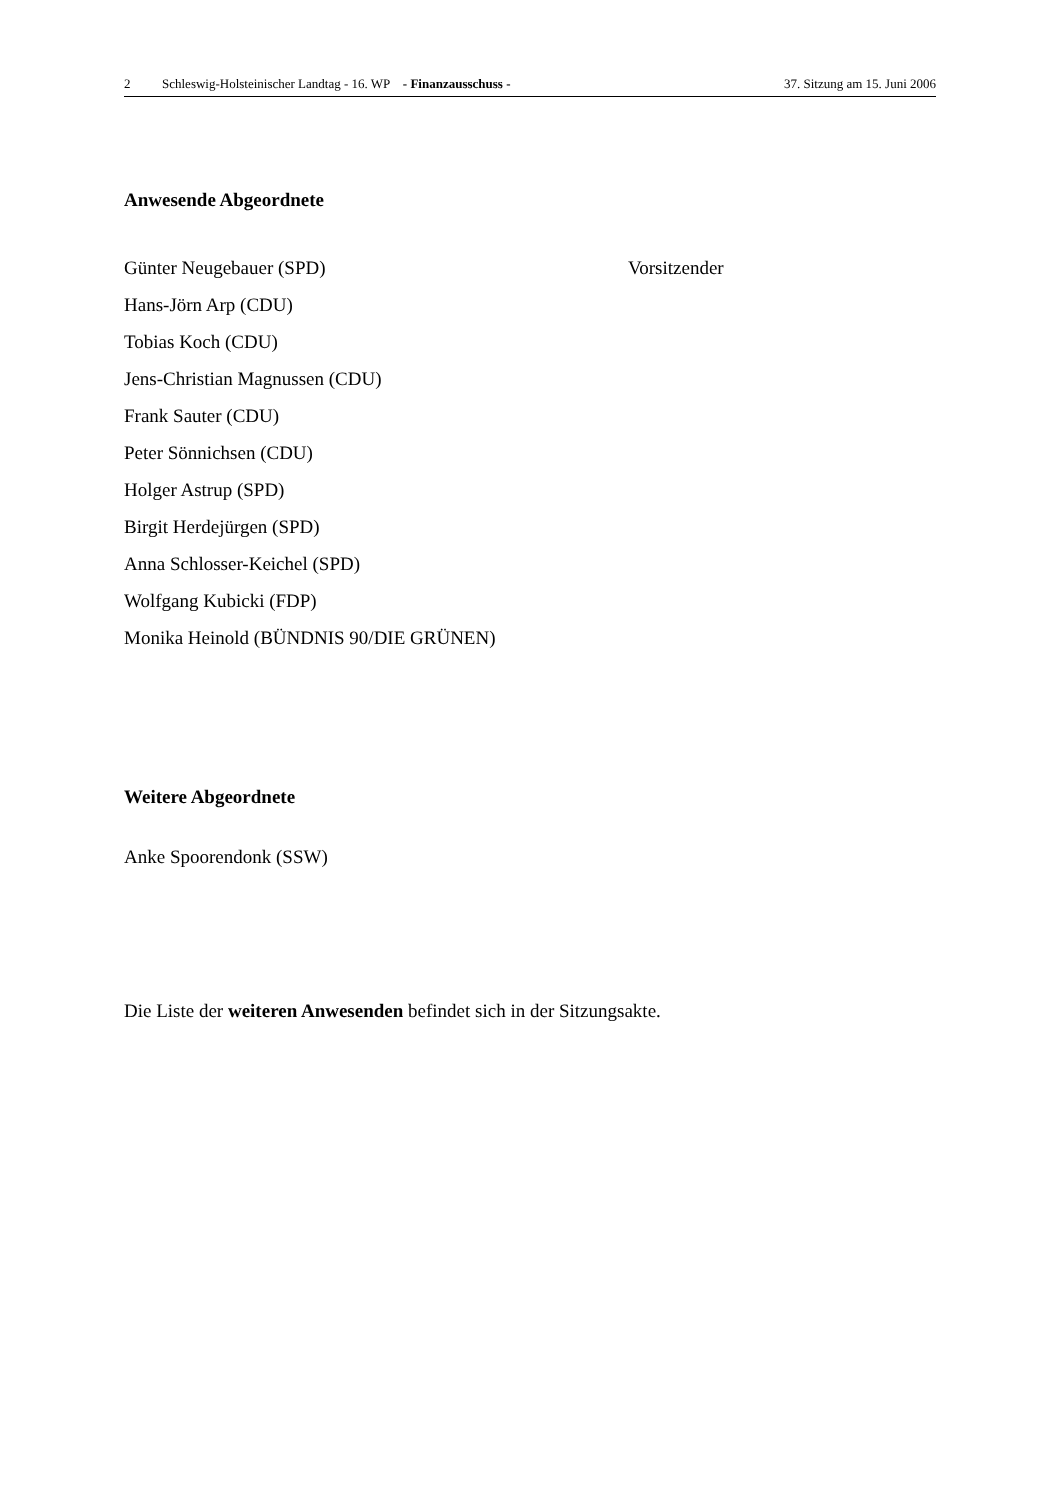2 Schleswig-Holsteinischer Landtag - 16. WP - Finanzausschuss - 37. Sitzung am 15. Juni 2006
Anwesende Abgeordnete
Günter Neugebauer (SPD) Vorsitzender
Hans-Jörn Arp (CDU)
Tobias Koch (CDU)
Jens-Christian Magnussen (CDU)
Frank Sauter (CDU)
Peter Sönnichsen (CDU)
Holger Astrup (SPD)
Birgit Herdejürgen (SPD)
Anna Schlosser-Keichel (SPD)
Wolfgang Kubicki (FDP)
Monika Heinold (BÜNDNIS 90/DIE GRÜNEN)
Weitere Abgeordnete
Anke Spoorendonk (SSW)
Die Liste der weiteren Anwesenden befindet sich in der Sitzungsakte.